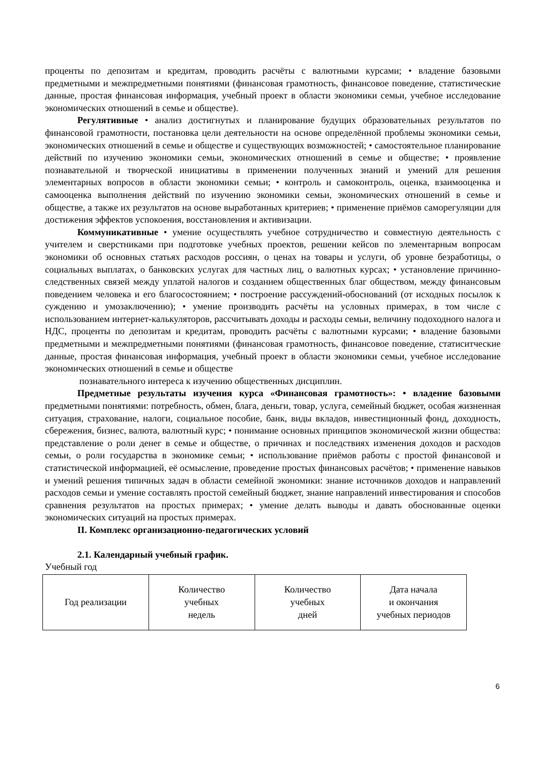проценты по депозитам и кредитам, проводить расчёты с валютными курсами; • владение базовыми предметными и межпредметными понятиями (финансовая грамотность, финансовое поведение, статистические данные, простая финансовая информация, учебный проект в области экономики семьи, учебное исследование экономических отношений в семье и обществе).
Регулятивные • анализ достигнутых и планирование будущих образовательных результатов по финансовой грамотности, постановка цели деятельности на основе определённой проблемы экономики семьи, экономических отношений в семье и обществе и существующих возможностей; • самостоятельное планирование действий по изучению экономики семьи, экономических отношений в семье и обществе; • проявление познавательной и творческой инициативы в применении полученных знаний и умений для решения элементарных вопросов в области экономики семьи; • контроль и самоконтроль, оценка, взаимооценка и самооценка выполнения действий по изучению экономики семьи, экономических отношений в семье и обществе, а также их результатов на основе выработанных критериев; • применение приёмов саморегуляции для достижения эффектов успокоения, восстановления и активизации.
Коммуникативные • умение осуществлять учебное сотрудничество и совместную деятельность с учителем и сверстниками при подготовке учебных проектов, решении кейсов по элементарным вопросам экономики об основных статьях расходов россиян, о ценах на товары и услуги, об уровне безработицы, о социальных выплатах, о банковских услугах для частных лиц, о валютных курсах; • установление причинно-следственных связей между уплатой налогов и созданием общественных благ обществом, между финансовым поведением человека и его благосостоянием; • построение рассуждений-обоснований (от исходных посылок к суждению и умозаключению); • умение производить расчёты на условных примерах, в том числе с использованием интернет-калькуляторов, рассчитывать доходы и расходы семьи, величину подоходного налога и НДС, проценты по депозитам и кредитам, проводить расчёты с валютными курсами; • владение базовыми предметными и межпредметными понятиями (финансовая грамотность, финансовое поведение, статиситческие данные, простая финансовая информация, учебный проект в области экономики семьи, учебное исследование экономических отношений в семье и обществе
познавательного интереса к изучению общественных дисциплин.
Предметные результаты изучения курса «Финансовая грамотность»: • владение базовыми предметными понятиями: потребность, обмен, блага, деньги, товар, услуга, семейный бюджет, особая жизненная ситуация, страхование, налоги, социальное пособие, банк, виды вкладов, инвестиционный фонд, доходность, сбережения, бизнес, валюта, валютный курс; • понимание основных принципов экономической жизни общества: представление о роли денег в семье и обществе, о причинах и последствиях изменения доходов и расходов семьи, о роли государства в экономике семьи; • использование приёмов работы с простой финансовой и статистической информацией, её осмысление, проведение простых финансовых расчётов; • применение навыков и умений решения типичных задач в области семейной экономики: знание источников доходов и направлений расходов семьи и умение составлять простой семейный бюджет, знание направлений инвестирования и способов сравнения результатов на простых примерах; • умение делать выводы и давать обоснованные оценки экономических ситуаций на простых примерах.
II. Комплекс организационно-педагогических условий
2.1. Календарный учебный график.
Учебный год
| Год реализации | Количество учебных недель | Количество учебных дней | Дата начала и окончания учебных периодов |
6